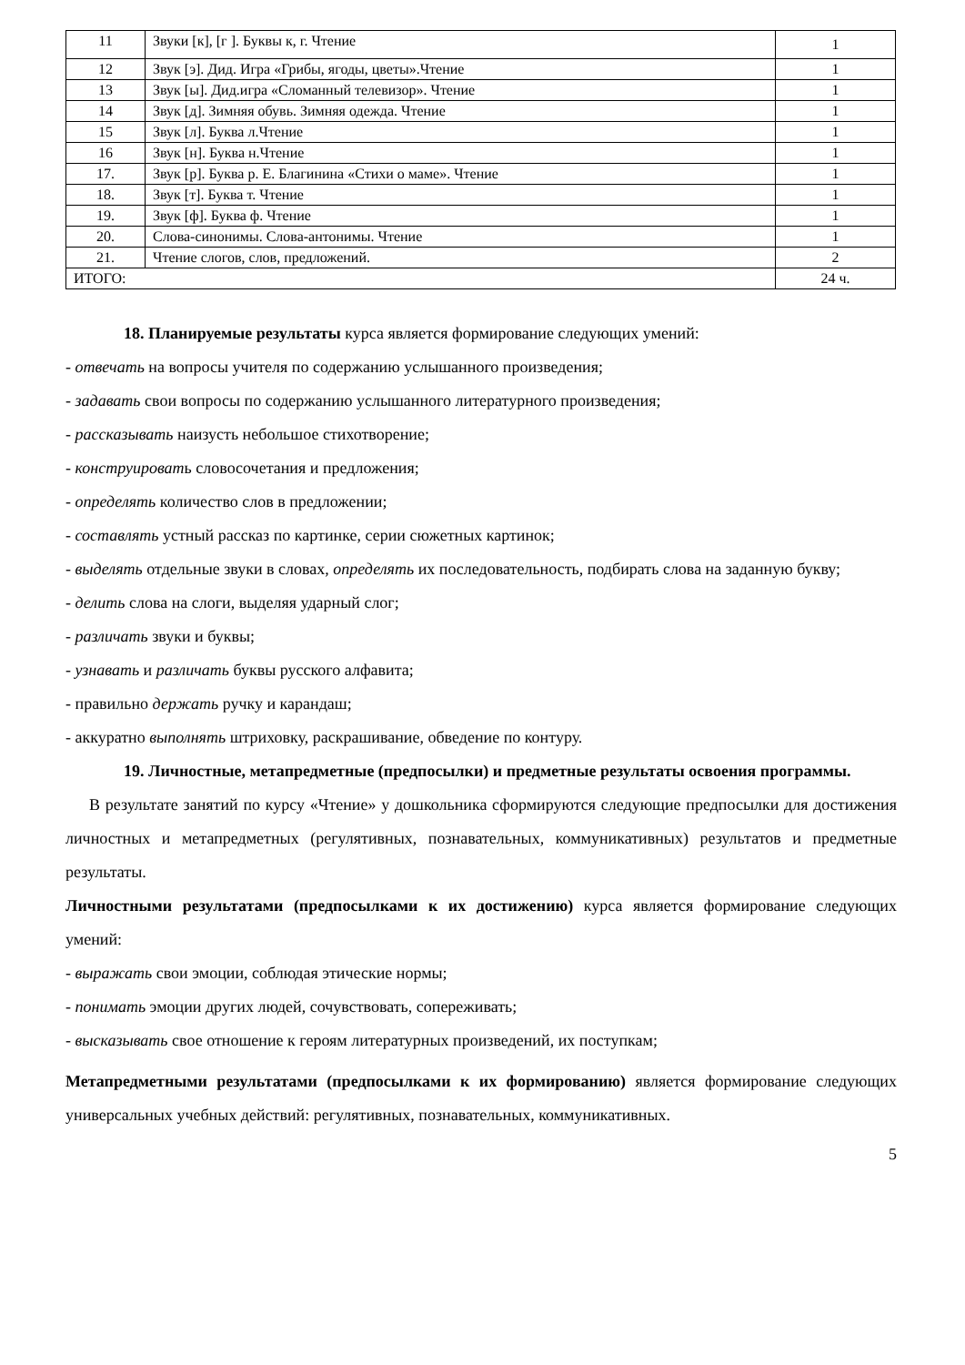| 11 | Звуки [к], [г ]. Буквы к, г. Чтение | 1 |
| 12 | Звук [э]. Дид. Игра «Грибы, ягоды, цветы».Чтение | 1 |
| 13 | Звук [ы]. Дид.игра «Сломанный телевизор». Чтение | 1 |
| 14 | Звук [д]. Зимняя обувь. Зимняя одежда. Чтение | 1 |
| 15 | Звук [л]. Буква л.Чтение | 1 |
| 16 | Звук [н]. Буква н.Чтение | 1 |
| 17. | Звук [р]. Буква р. Е. Благинина «Стихи о маме». Чтение | 1 |
| 18. | Звук [т]. Буква т. Чтение | 1 |
| 19. | Звук [ф]. Буква ф. Чтение | 1 |
| 20. | Слова-синонимы. Слова-антонимы. Чтение | 1 |
| 21. | Чтение слогов, слов, предложений. | 2 |
| ИТОГО: | | 24 ч. |
18. Планируемые результаты курса является формирование следующих умений:
- отвечать на вопросы учителя по содержанию услышанного произведения;
- задавать свои вопросы по содержанию услышанного литературного произведения;
- рассказывать наизусть небольшое стихотворение;
- конструировать словосочетания и предложения;
- определять количество слов в предложении;
- составлять устный рассказ по картинке, серии сюжетных картинок;
- выделять отдельные звуки в словах, определять их последовательность, подбирать слова на заданную букву;
- делить слова на слоги, выделяя ударный слог;
- различать звуки и буквы;
- узнавать и различать буквы русского алфавита;
- правильно держать ручку и карандаш;
- аккуратно выполнять штриховку, раскрашивание, обведение по контуру.
19. Личностные, метапредметные (предпосылки) и предметные результаты освоения программы.
В результате занятий по курсу «Чтение» у дошкольника сформируются следующие предпосылки для достижения личностных и метапредметных (регулятивных, познавательных, коммуникативных) результатов и предметные результаты.
Личностными результатами (предпосылками к их достижению) курса является формирование следующих умений:
- выражать свои эмоции, соблюдая этические нормы;
- понимать эмоции других людей, сочувствовать, сопереживать;
- высказывать свое отношение к героям литературных произведений, их поступкам;
Метапредметными результатами (предпосылками к их формированию) является формирование следующих универсальных учебных действий: регулятивных, познавательных, коммуникативных.
5